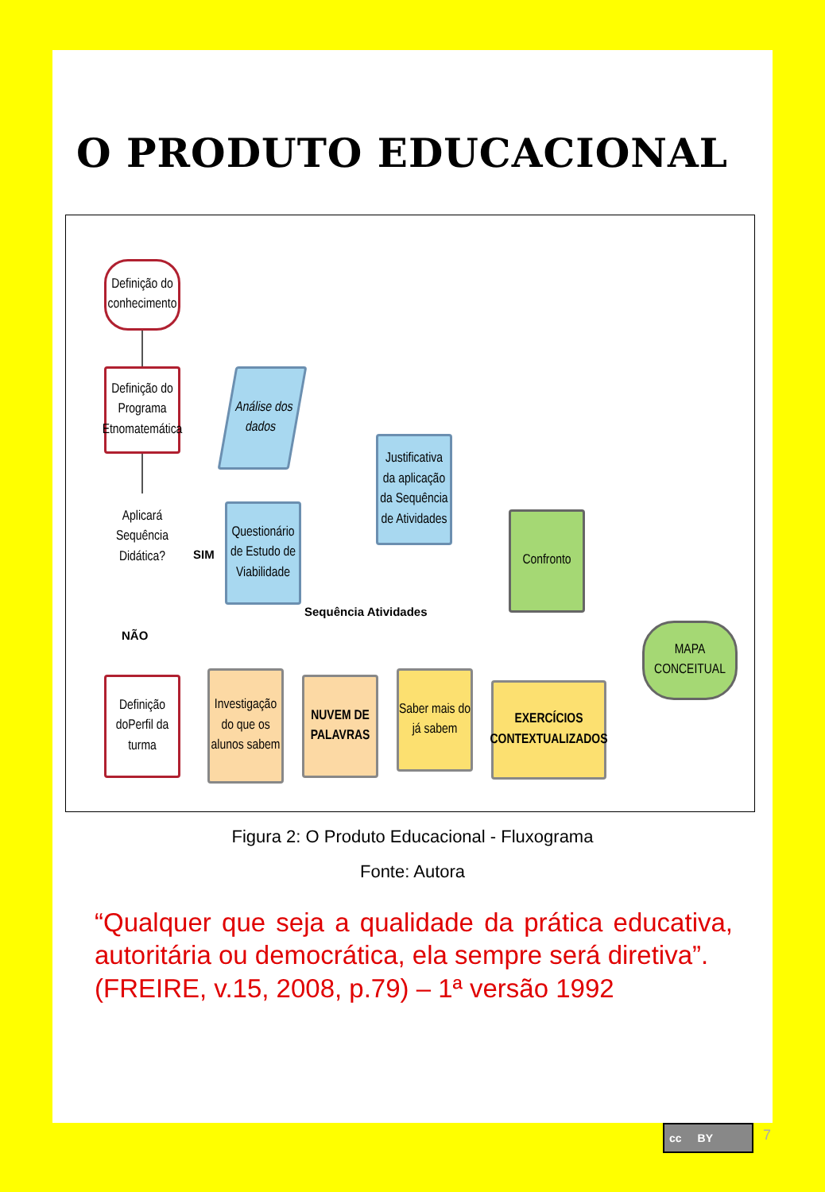O PRODUTO EDUCACIONAL
Definição do conhecimento
Definição do Programa Etnomatemática
Aplicará Sequência Didática?
SIM
NÃO
Análise dos dados
Questionário de Estudo de Viabilidade
Justificativa da aplicação da Sequência de Atividades
Sequência Atividades
Confronto
MAPA CONCEITUAL
Definição doPerfil da turma
Investigação do que os alunos sabem
NUVEM DE PALAVRAS
Saber mais do já sabem
EXERCÍCIOS CONTEXTUALIZADOS
Figura 2: O Produto Educacional - Fluxograma
Fonte: Autora
“Qualquer que seja a qualidade da prática educativa, autoritária ou democrática, ela sempre será diretiva”.
(FREIRE, v.15, 2008, p.79) – 1ª versão 1992
cc BY 7